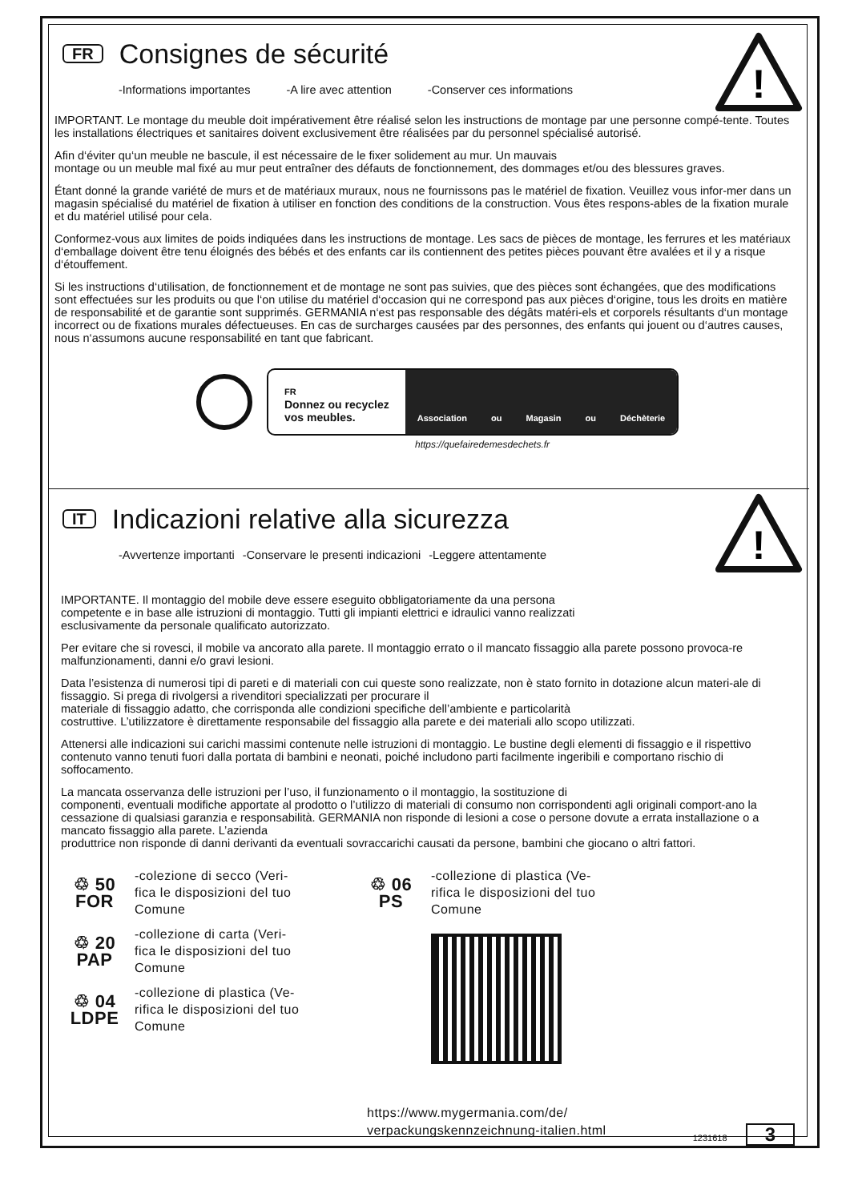!
FR Consignes de sécurité
-Informations importantes -A lire avec attention -Conserver ces informations
IMPORTANT. Le montage du meuble doit impérativement être réalisé selon les instructions de montage par une personne compé-tente. Toutes les installations électriques et sanitaires doivent exclusivement être réalisées par du personnel spécialisé autorisé.
Afin d‘éviter qu‘un meuble ne bascule, il est nécessaire de le fixer solidement au mur. Un mauvais
montage ou un meuble mal fixé au mur peut entraîner des défauts de fonctionnement, des dommages et/ou des blessures graves.
Étant donné la grande variété de murs et de matériaux muraux, nous ne fournissons pas le matériel de fixation. Veuillez vous infor-mer dans un magasin spécialisé du matériel de fixation à utiliser en fonction des conditions de la construction. Vous êtes respons-ables de la fixation murale et du matériel utilisé pour cela.
Conformez-vous aux limites de poids indiquées dans les instructions de montage. Les sacs de pièces de montage, les ferrures et les matériaux d‘emballage doivent être tenu éloignés des bébés et des enfants car ils contiennent des petites pièces pouvant être avalées et il y a risque d‘étouffement.
Si les instructions d‘utilisation, de fonctionnement et de montage ne sont pas suivies, que des pièces sont échangées, que des modifications sont effectuées sur les produits ou que l‘on utilise du matériel d‘occasion qui ne correspond pas aux pièces d‘origine, tous les droits en matière de responsabilité et de garantie sont supprimés. GERMANIA n‘est pas responsable des dégâts matéri-els et corporels résultants d‘un montage incorrect ou de fixations murales défectueuses. En cas de surcharges causées par des personnes, des enfants qui jouent ou d‘autres causes, nous n‘assumons aucune responsabilité en tant que fabricant.
FR
Donnez ou recyclez
vos meubles.
Association ou Magasin ou Déchèterie
https://quefairedemesdechets.fr
!
IT Indicazioni relative alla sicurezza
-Avvertenze importanti -Conservare le presenti indicazioni -Leggere attentamente
IMPORTANTE. Il montaggio del mobile deve essere eseguito obbligatoriamente da una persona
competente e in base alle istruzioni di montaggio. Tutti gli impianti elettrici e idraulici vanno realizzati
esclusivamente da personale qualificato autorizzato.
Per evitare che si rovesci, il mobile va ancorato alla parete. Il montaggio errato o il mancato fissaggio alla parete possono provoca-re malfunzionamenti, danni e/o gravi lesioni.
Data l’esistenza di numerosi tipi di pareti e di materiali con cui queste sono realizzate, non è stato fornito in dotazione alcun materi-ale di fissaggio. Si prega di rivolgersi a rivenditori specializzati per procurare il
materiale di fissaggio adatto, che corrisponda alle condizioni specifiche dell’ambiente e particolarità
costruttive. L’utilizzatore è direttamente responsabile del fissaggio alla parete e dei materiali allo scopo utilizzati.
Attenersi alle indicazioni sui carichi massimi contenute nelle istruzioni di montaggio. Le bustine degli elementi di fissaggio e il rispettivo contenuto vanno tenuti fuori dalla portata di bambini e neonati, poiché includono parti facilmente ingeribili e comportano rischio di soffocamento.
La mancata osservanza delle istruzioni per l’uso, il funzionamento o il montaggio, la sostituzione di
componenti, eventuali modifiche apportate al prodotto o l’utilizzo di materiali di consumo non corrispondenti agli originali comport-ano la cessazione di qualsiasi garanzia e responsabilità. GERMANIA non risponde di lesioni a cose o persone dovute a errata installazione o a mancato fissaggio alla parete. L’azienda
produttrice non risponde di danni derivanti da eventuali sovraccarichi causati da persone, bambini che giocano o altri fattori.
♲ 50
FOR
-colezione di secco (Veri-
fica le disposizioni del tuo
Comune
♲ 20
PAP
-collezione di carta (Veri-
fica le disposizioni del tuo
Comune
♲ 04
LDPE
-collezione di plastica (Ve-
rifica le disposizioni del tuo
Comune
♲ 06
PS
-collezione di plastica (Ve-
rifica le disposizioni del tuo
Comune
https://www.mygermania.com/de/
verpackungskennzeichnung-italien.html
1231618 3